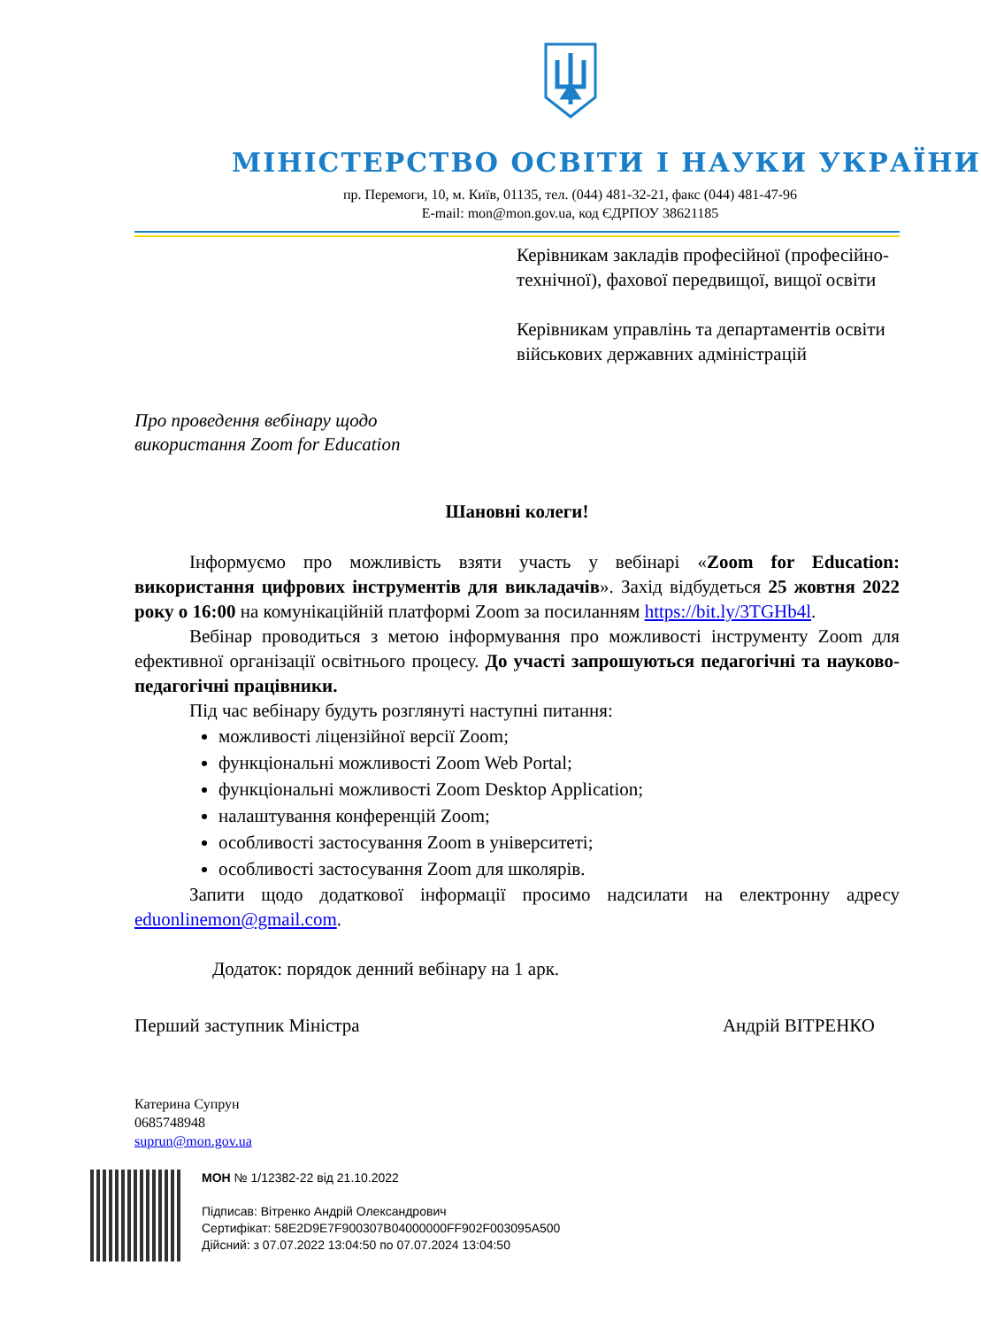МІНІСТЕРСТВО ОСВІТИ І НАУКИ УКРАЇНИ
пр. Перемоги, 10, м. Київ, 01135, тел. (044) 481-32-21, факс (044) 481-47-96
E-mail: mon@mon.gov.ua, код ЄДРПОУ 38621185
Керівникам закладів професійної (професійно-технічної), фахової передвищої, вищої освіти
Керівникам управлінь та департаментів освіти військових державних адміністрацій
Про проведення вебінару щодо
використання Zoom for Education
Шановні колеги!
Інформуємо про можливість взяти участь у вебінарі «Zoom for Education: використання цифрових інструментів для викладачів». Захід відбудеться 25 жовтня 2022 року о 16:00 на комунікаційній платформі Zoom за посиланням https://bit.ly/3TGHb4l.
Вебінар проводиться з метою інформування про можливості інструменту Zoom для ефективної організації освітнього процесу. До участі запрошуються педагогічні та науково-педагогічні працівники.
Під час вебінару будуть розглянуті наступні питання:
можливості ліцензійної версії Zoom;
функціональні можливості Zoom Web Portal;
функціональні можливості Zoom Desktop Application;
налаштування конференцій Zoom;
особливості застосування Zoom в університеті;
особливості застосування Zoom для школярів.
Запити щодо додаткової інформації просимо надсилати на електронну адресу eduonlinemon@gmail.com.
Додаток: порядок денний вебінару на 1 арк.
Перший заступник Міністра Андрій ВІТРЕНКО
Катерина Супрун
0685748948
suprun@mon.gov.ua
МОН № 1/12382-22 від 21.10.2022
Підписав: Вітренко Андрій Олександрович
Сертифікат: 58E2D9E7F900307B04000000FF902F003095A500
Дійсний: з 07.07.2022 13:04:50 по 07.07.2024 13:04:50